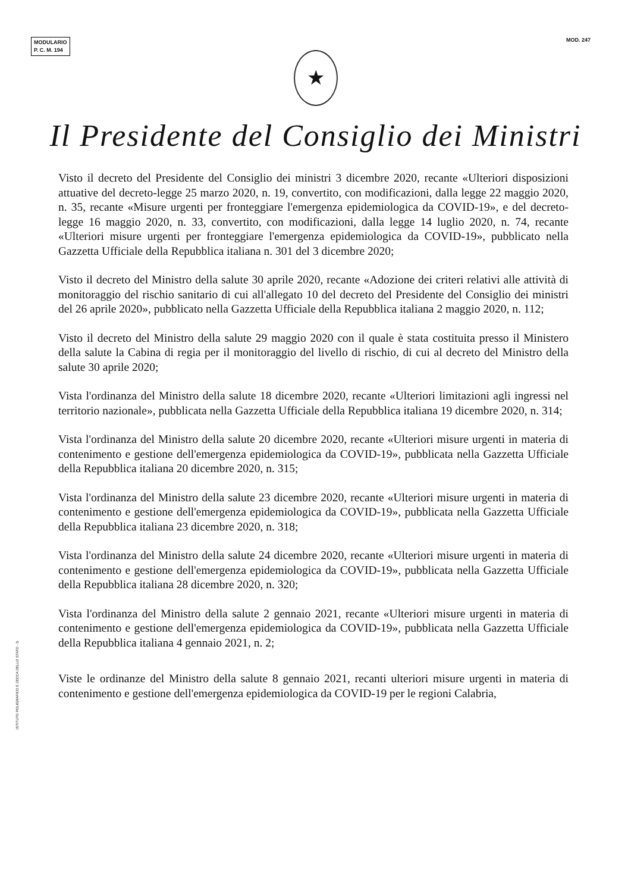MODULARIO
P. C. M. 194
MOD. 247
★
Il Presidente del Consiglio dei Ministri
Visto il decreto del Presidente del Consiglio dei ministri 3 dicembre 2020, recante «Ulteriori disposizioni attuative del decreto-legge 25 marzo 2020, n. 19, convertito, con modificazioni, dalla legge 22 maggio 2020, n. 35, recante «Misure urgenti per fronteggiare l'emergenza epidemiologica da COVID-19», e del decreto-legge 16 maggio 2020, n. 33, convertito, con modificazioni, dalla legge 14 luglio 2020, n. 74, recante «Ulteriori misure urgenti per fronteggiare l'emergenza epidemiologica da COVID-19», pubblicato nella Gazzetta Ufficiale della Repubblica italiana n. 301 del 3 dicembre 2020;
Visto il decreto del Ministro della salute 30 aprile 2020, recante «Adozione dei criteri relativi alle attività di monitoraggio del rischio sanitario di cui all'allegato 10 del decreto del Presidente del Consiglio dei ministri del 26 aprile 2020», pubblicato nella Gazzetta Ufficiale della Repubblica italiana 2 maggio 2020, n. 112;
Visto il decreto del Ministro della salute 29 maggio 2020 con il quale è stata costituita presso il Ministero della salute la Cabina di regia per il monitoraggio del livello di rischio, di cui al decreto del Ministro della salute 30 aprile 2020;
Vista l'ordinanza del Ministro della salute 18 dicembre 2020, recante «Ulteriori limitazioni agli ingressi nel territorio nazionale», pubblicata nella Gazzetta Ufficiale della Repubblica italiana 19 dicembre 2020, n. 314;
Vista l'ordinanza del Ministro della salute 20 dicembre 2020, recante «Ulteriori misure urgenti in materia di contenimento e gestione dell'emergenza epidemiologica da COVID-19», pubblicata nella Gazzetta Ufficiale della Repubblica italiana 20 dicembre 2020, n. 315;
Vista l'ordinanza del Ministro della salute 23 dicembre 2020, recante «Ulteriori misure urgenti in materia di contenimento e gestione dell'emergenza epidemiologica da COVID-19», pubblicata nella Gazzetta Ufficiale della Repubblica italiana 23 dicembre 2020, n. 318;
Vista l'ordinanza del Ministro della salute 24 dicembre 2020, recante «Ulteriori misure urgenti in materia di contenimento e gestione dell'emergenza epidemiologica da COVID-19», pubblicata nella Gazzetta Ufficiale della Repubblica italiana 28 dicembre 2020, n. 320;
Vista l'ordinanza del Ministro della salute 2 gennaio 2021, recante «Ulteriori misure urgenti in materia di contenimento e gestione dell'emergenza epidemiologica da COVID-19», pubblicata nella Gazzetta Ufficiale della Repubblica italiana 4 gennaio 2021, n. 2;
Viste le ordinanze del Ministro della salute 8 gennaio 2021, recanti ulteriori misure urgenti in materia di contenimento e gestione dell'emergenza epidemiologica da COVID-19 per le regioni Calabria,
ISTITUTO POLIGRAFICO E ZECCA DELLO STATO - S.